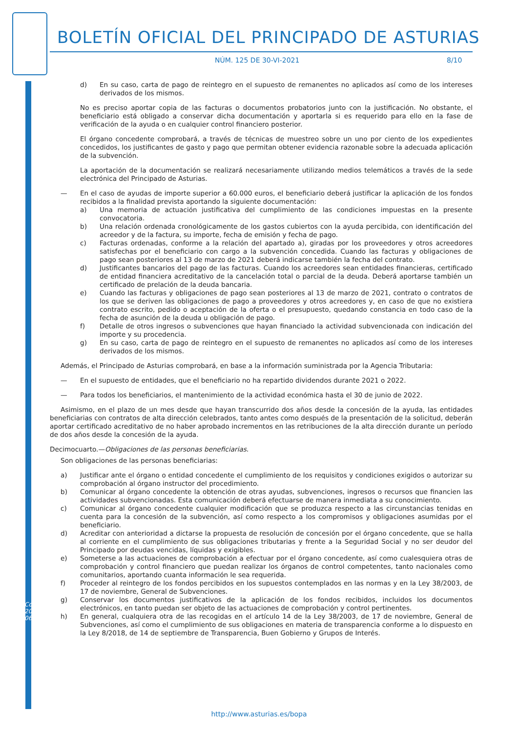BOLETÍN OFICIAL DEL PRINCIPADO DE ASTURIAS
NÚM. 125 DE 30-VI-2021 8/10
d) En su caso, carta de pago de reintegro en el supuesto de remanentes no aplicados así como de los intereses derivados de los mismos.
No es preciso aportar copia de las facturas o documentos probatorios junto con la justificación. No obstante, el beneficiario está obligado a conservar dicha documentación y aportarla si es requerido para ello en la fase de verificación de la ayuda o en cualquier control financiero posterior.
El órgano concedente comprobará, a través de técnicas de muestreo sobre un uno por ciento de los expedientes concedidos, los justificantes de gasto y pago que permitan obtener evidencia razonable sobre la adecuada aplicación de la subvención.
La aportación de la documentación se realizará necesariamente utilizando medios telemáticos a través de la sede electrónica del Principado de Asturias.
— En el caso de ayudas de importe superior a 60.000 euros, el beneficiario deberá justificar la aplicación de los fondos recibidos a la finalidad prevista aportando la siguiente documentación:
a) Una memoria de actuación justificativa del cumplimiento de las condiciones impuestas en la presente convocatoria.
b) Una relación ordenada cronológicamente de los gastos cubiertos con la ayuda percibida, con identificación del acreedor y de la factura, su importe, fecha de emisión y fecha de pago.
c) Facturas ordenadas, conforme a la relación del apartado a), giradas por los proveedores y otros acreedores satisfechas por el beneficiario con cargo a la subvención concedida. Cuando las facturas y obligaciones de pago sean posteriores al 13 de marzo de 2021 deberá indicarse también la fecha del contrato.
d) Justificantes bancarios del pago de las facturas. Cuando los acreedores sean entidades financieras, certificado de entidad financiera acreditativo de la cancelación total o parcial de la deuda. Deberá aportarse también un certificado de prelación de la deuda bancaria.
e) Cuando las facturas y obligaciones de pago sean posteriores al 13 de marzo de 2021, contrato o contratos de los que se deriven las obligaciones de pago a proveedores y otros acreedores y, en caso de que no existiera contrato escrito, pedido o aceptación de la oferta o el presupuesto, quedando constancia en todo caso de la fecha de asunción de la deuda u obligación de pago.
f) Detalle de otros ingresos o subvenciones que hayan financiado la actividad subvencionada con indicación del importe y su procedencia.
g) En su caso, carta de pago de reintegro en el supuesto de remanentes no aplicados así como de los intereses derivados de los mismos.
Además, el Principado de Asturias comprobará, en base a la información suministrada por la Agencia Tributaria:
— En el supuesto de entidades, que el beneficiario no ha repartido dividendos durante 2021 o 2022.
— Para todos los beneficiarios, el mantenimiento de la actividad económica hasta el 30 de junio de 2022.
Asimismo, en el plazo de un mes desde que hayan transcurrido dos años desde la concesión de la ayuda, las entidades beneficiarias con contratos de alta dirección celebrados, tanto antes como después de la presentación de la solicitud, deberán aportar certificado acreditativo de no haber aprobado incrementos en las retribuciones de la alta dirección durante un período de dos años desde la concesión de la ayuda.
Decimocuarto.—Obligaciones de las personas beneficiarias.
Son obligaciones de las personas beneficiarias:
a) Justificar ante el órgano o entidad concedente el cumplimiento de los requisitos y condiciones exigidos o autorizar su comprobación al órgano instructor del procedimiento.
b) Comunicar al órgano concedente la obtención de otras ayudas, subvenciones, ingresos o recursos que financien las actividades subvencionadas. Esta comunicación deberá efectuarse de manera inmediata a su conocimiento.
c) Comunicar al órgano concedente cualquier modificación que se produzca respecto a las circunstancias tenidas en cuenta para la concesión de la subvención, así como respecto a los compromisos y obligaciones asumidas por el beneficiario.
d) Acreditar con anterioridad a dictarse la propuesta de resolución de concesión por el órgano concedente, que se halla al corriente en el cumplimiento de sus obligaciones tributarias y frente a la Seguridad Social y no ser deudor del Principado por deudas vencidas, líquidas y exigibles.
e) Someterse a las actuaciones de comprobación a efectuar por el órgano concedente, así como cualesquiera otras de comprobación y control financiero que puedan realizar los órganos de control competentes, tanto nacionales como comunitarios, aportando cuanta información le sea requerida.
f) Proceder al reintegro de los fondos percibidos en los supuestos contemplados en las normas y en la Ley 38/2003, de 17 de noviembre, General de Subvenciones.
g) Conservar los documentos justificativos de la aplicación de los fondos recibidos, incluidos los documentos electrónicos, en tanto puedan ser objeto de las actuaciones de comprobación y control pertinentes.
h) En general, cualquiera otra de las recogidas en el artículo 14 de la Ley 38/2003, de 17 de noviembre, General de Subvenciones, así como el cumplimiento de sus obligaciones en materia de transparencia conforme a lo dispuesto en la Ley 8/2018, de 14 de septiembre de Transparencia, Buen Gobierno y Grupos de Interés.
Cód. 2021-06522
http://www.asturias.es/bopa